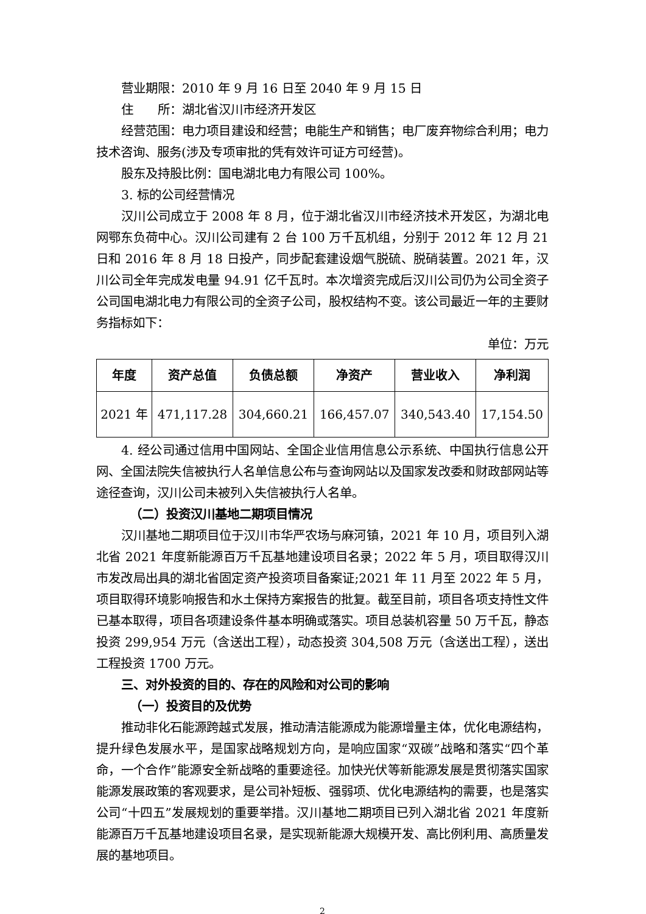营业期限：2010 年 9 月 16 日至 2040 年 9 月 15 日
住　　所：湖北省汉川市经济开发区
经营范围：电力项目建设和经营；电能生产和销售；电厂废弃物综合利用；电力技术咨询、服务(涉及专项审批的凭有效许可证方可经营)。
股东及持股比例：国电湖北电力有限公司 100%。
3. 标的公司经营情况
汉川公司成立于 2008 年 8 月，位于湖北省汉川市经济技术开发区，为湖北电网鄂东负荷中心。汉川公司建有 2 台 100 万千瓦机组，分别于 2012 年 12 月 21 日和 2016 年 8 月 18 日投产，同步配套建设烟气脱硫、脱硝装置。2021 年，汉川公司全年完成发电量 94.91 亿千瓦时。本次增资完成后汉川公司仍为公司全资子公司国电湖北电力有限公司的全资子公司，股权结构不变。该公司最近一年的主要财务指标如下：
单位：万元
| 年度 | 资产总值 | 负债总额 | 净资产 | 营业收入 | 净利润 |
| --- | --- | --- | --- | --- | --- |
| 2021 年 | 471,117.28 | 304,660.21 | 166,457.07 | 340,543.40 | 17,154.50 |
4. 经公司通过信用中国网站、全国企业信用信息公示系统、中国执行信息公开网、全国法院失信被执行人名单信息公布与查询网站以及国家发改委和财政部网站等途径查询，汉川公司未被列入失信被执行人名单。
（二）投资汉川基地二期项目情况
汉川基地二期项目位于汉川市华严农场与麻河镇，2021 年 10 月，项目列入湖北省 2021 年度新能源百万千瓦基地建设项目名录；2022 年 5 月，项目取得汉川市发改局出具的湖北省固定资产投资项目备案证;2021 年 11 月至 2022 年 5 月，项目取得环境影响报告和水土保持方案报告的批复。截至目前，项目各项支持性文件已基本取得，项目各项建设条件基本明确或落实。项目总装机容量 50 万千瓦，静态投资 299,954 万元（含送出工程），动态投资 304,508 万元（含送出工程），送出工程投资 1700 万元。
三、对外投资的目的、存在的风险和对公司的影响
（一）投资目的及优势
推动非化石能源跨越式发展，推动清洁能源成为能源增量主体，优化电源结构，提升绿色发展水平，是国家战略规划方向，是响应国家“双碳”战略和落实“四个革命，一个合作”能源安全新战略的重要途径。加快光伏等新能源发展是贯彻落实国家能源发展政策的客观要求，是公司补短板、强弱项、优化电源结构的需要，也是落实公司“十四五”发展规划的重要举措。汉川基地二期项目已列入湖北省 2021 年度新能源百万千瓦基地建设项目名录，是实现新能源大规模开发、高比例利用、高质量发展的基地项目。
2